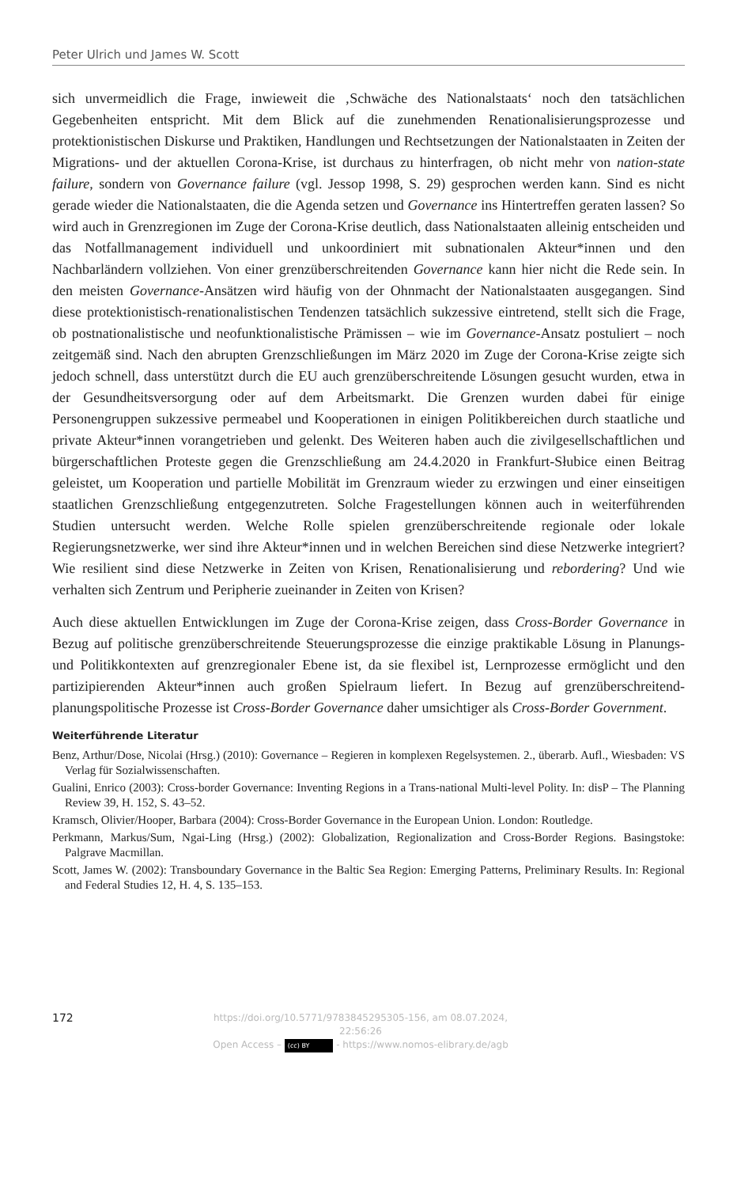Peter Ulrich und James W. Scott
sich unvermeidlich die Frage, inwieweit die ‚Schwäche des Nationalstaats‘ noch den tatsächlichen Gegebenheiten entspricht. Mit dem Blick auf die zunehmenden Renationalisierungsprozesse und protektionistischen Diskurse und Praktiken, Handlungen und Rechtsetzungen der Nationalstaaten in Zeiten der Migrations- und der aktuellen Corona-Krise, ist durchaus zu hinterfragen, ob nicht mehr von nation-state failure, sondern von Governance failure (vgl. Jessop 1998, S. 29) gesprochen werden kann. Sind es nicht gerade wieder die Nationalstaaten, die die Agenda setzen und Governance ins Hintertreffen geraten lassen? So wird auch in Grenzregionen im Zuge der Corona-Krise deutlich, dass Nationalstaaten alleinig entscheiden und das Notfallmanagement individuell und unkoordiniert mit subnationalen Akteur*innen und den Nachbarländern vollziehen. Von einer grenzüberschreitenden Governance kann hier nicht die Rede sein. In den meisten Governance-Ansätzen wird häufig von der Ohnmacht der Nationalstaaten ausgegangen. Sind diese protektionistisch-renationalistischen Tendenzen tatsächlich sukzessive eintretend, stellt sich die Frage, ob postnationalistische und neofunktionalistische Prämissen – wie im Governance-Ansatz postuliert – noch zeitgemäß sind. Nach den abrupten Grenzschließungen im März 2020 im Zuge der Corona-Krise zeigte sich jedoch schnell, dass unterstützt durch die EU auch grenzüberschreitende Lösungen gesucht wurden, etwa in der Gesundheitsversorgung oder auf dem Arbeitsmarkt. Die Grenzen wurden dabei für einige Personengruppen sukzessive permeabel und Kooperationen in einigen Politikbereichen durch staatliche und private Akteur*innen vorangetrieben und gelenkt. Des Weiteren haben auch die zivilgesellschaftlichen und bürgerschaftlichen Proteste gegen die Grenzschließung am 24.4.2020 in Frankfurt-Słubice einen Beitrag geleistet, um Kooperation und partielle Mobilität im Grenzraum wieder zu erzwingen und einer einseitigen staatlichen Grenzschließung entgegenzutreten. Solche Fragestellungen können auch in weiterführenden Studien untersucht werden. Welche Rolle spielen grenzüberschreitende regionale oder lokale Regierungsnetzwerke, wer sind ihre Akteur*innen und in welchen Bereichen sind diese Netzwerke integriert? Wie resilient sind diese Netzwerke in Zeiten von Krisen, Renationalisierung und rebordering? Und wie verhalten sich Zentrum und Peripherie zueinander in Zeiten von Krisen?
Auch diese aktuellen Entwicklungen im Zuge der Corona-Krise zeigen, dass Cross-Border Governance in Bezug auf politische grenzüberschreitende Steuerungsprozesse die einzige praktikable Lösung in Planungs- und Politikkontexten auf grenzregionaler Ebene ist, da sie flexibel ist, Lernprozesse ermöglicht und den partizipierenden Akteur*innen auch großen Spielraum liefert. In Bezug auf grenzüberschreitend-planungspolitische Prozesse ist Cross-Border Governance daher umsichtiger als Cross-Border Government.
Weiterführende Literatur
Benz, Arthur/Dose, Nicolai (Hrsg.) (2010): Governance – Regieren in komplexen Regelsystemen. 2., überarb. Aufl., Wiesbaden: VS Verlag für Sozialwissenschaften.
Gualini, Enrico (2003): Cross-border Governance: Inventing Regions in a Trans-national Multi-level Polity. In: disP – The Planning Review 39, H. 152, S. 43–52.
Kramsch, Olivier/Hooper, Barbara (2004): Cross-Border Governance in the European Union. London: Routledge.
Perkmann, Markus/Sum, Ngai-Ling (Hrsg.) (2002): Globalization, Regionalization and Cross-Border Regions. Basingstoke: Palgrave Macmillan.
Scott, James W. (2002): Transboundary Governance in the Baltic Sea Region: Emerging Patterns, Preliminary Results. In: Regional and Federal Studies 12, H. 4, S. 135–153.
172
https://doi.org/10.5771/9783845295305-156, am 08.07.2024, 22:56:26
Open Access – (cc) BY - https://www.nomos-elibrary.de/agb